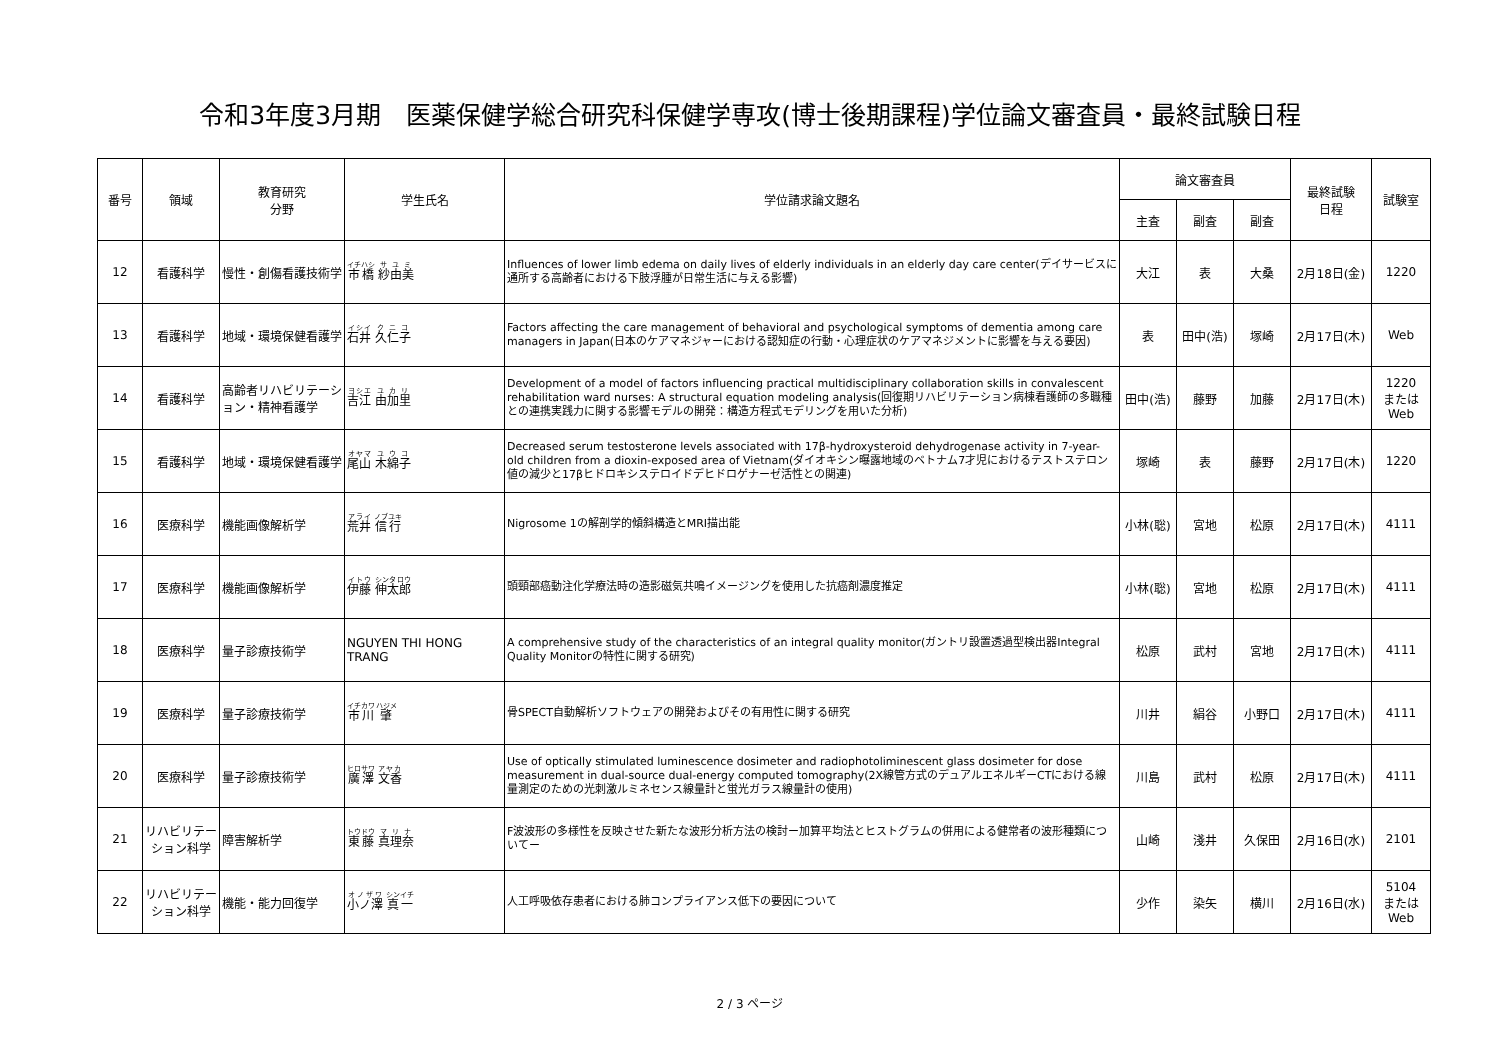令和3年度3月期　医薬保健学総合研究科保健学専攻(博士後期課程)学位論文審査員・最終試験日程
| 番号 | 領域 | 教育研究 分野 | 学生氏名 | 学位請求論文題名 | 論文審査員 | | | 最終試験 日程 | 試験室 |
| --- | --- | --- | --- | --- | --- | --- | --- | --- | --- |
| | | | | | 主査 | 副査 | 副査 | | |
| 12 | 看護科学 | 慢性・創傷看護技術学 | 市橋 紗由美 | Influences of lower limb edema on daily lives of elderly individuals in an elderly day care center(デイサービスに通所する高齢者における下肢浮腫が日常生活に与える影響) | 大江 | 表 | 大桑 | 2月18日(金) | 1220 |
| 13 | 看護科学 | 地域・環境保健看護学 | 石井 久仁子 | Factors affecting the care management of behavioral and psychological symptoms of dementia among care managers in Japan(日本のケアマネジャーにおける認知症の行動・心理症状のケアマネジメントに影響を与える要因) | 表 | 田中(浩) | 塚崎 | 2月17日(木) | Web |
| 14 | 看護科学 | 高齢者リハビリテーション・精神看護学 | 吉江 由加里 | Development of a model of factors influencing practical multidisciplinary collaboration skills in convalescent rehabilitation ward nurses: A structural equation modeling analysis(回復期リハビリテーション病棟看護師の多職種との連携実践力に関する影響モデルの開発：構造方程式モデリングを用いた分析) | 田中(浩) | 藤野 | 加藤 | 2月17日(木) | 1220 または Web |
| 15 | 看護科学 | 地域・環境保健看護学 | 尾山 木綿子 | Decreased serum testosterone levels associated with 17β-hydroxysteroid dehydrogenase activity in 7-year-old children from a dioxin-exposed area of Vietnam(ダイオキシン曝露地域のベトナム7才児におけるテストステロン値の減少と17βヒドロキシステロイドデヒドロゲナーゼ活性との関連) | 塚崎 | 表 | 藤野 | 2月17日(木) | 1220 |
| 16 | 医療科学 | 機能画像解析学 | 荒井 信行 | Nigrosome 1の解剖学的傾斜構造とMRI描出能 | 小林(聡) | 宮地 | 松原 | 2月17日(木) | 4111 |
| 17 | 医療科学 | 機能画像解析学 | 伊藤 伸太郎 | 頭頸部癌動注化学療法時の造影磁気共鳴イメージングを使用した抗癌剤濃度推定 | 小林(聡) | 宮地 | 松原 | 2月17日(木) | 4111 |
| 18 | 医療科学 | 量子診療技術学 | NGUYEN THI HONG TRANG | A comprehensive study of the characteristics of an integral quality monitor(ガントリ設置透過型検出器Integral Quality Monitorの特性に関する研究) | 松原 | 武村 | 宮地 | 2月17日(木) | 4111 |
| 19 | 医療科学 | 量子診療技術学 | 市川 肇 | 骨SPECT自動解析ソフトウェアの開発およびその有用性に関する研究 | 川井 | 絹谷 | 小野口 | 2月17日(木) | 4111 |
| 20 | 医療科学 | 量子診療技術学 | 廣澤 文香 | Use of optically stimulated luminescence dosimeter and radiophotoliminescent glass dosimeter for dose measurement in dual-source dual-energy computed tomography(2X線管方式のデュアルエネルギーCTにおける線量測定のための光刺激ルミネセンス線量計と蛍光ガラス線量計の使用) | 川島 | 武村 | 松原 | 2月17日(木) | 4111 |
| 21 | リハビリテーション科学 | 障害解析学 | 東藤 真理奈 | F波波形の多様性を反映させた新たな波形分析方法の検討ー加算平均法とヒストグラムの併用による健常者の波形種類についてー | 山崎 | 淺井 | 久保田 | 2月16日(水) | 2101 |
| 22 | リハビリテーション科学 | 機能・能力回復学 | 小ノ澤 真一 | 人工呼吸依存患者における肺コンプライアンス低下の要因について | 少作 | 染矢 | 横川 | 2月16日(水) | 5104 または Web |
2 / 3 ページ